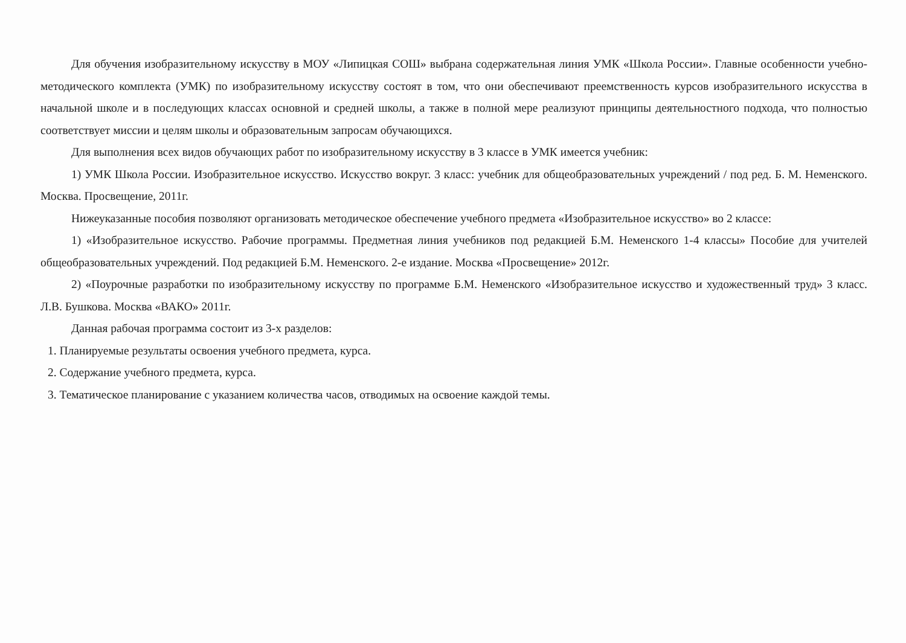Для обучения изобразительному искусству в МОУ «Липицкая СОШ» выбрана содержательная линия УМК «Школа России». Главные особенности учебно-методического комплекта (УМК) по изобразительному искусству состоят в том, что они обеспечивают преемственность курсов изобразительного искусства в начальной школе и в последующих классах основной и средней школы, а также в полной мере реализуют принципы деятельностного подхода, что полностью соответствует миссии и целям школы и образовательным запросам обучающихся.
Для выполнения всех видов обучающих работ по изобразительному искусству в 3 классе в УМК имеется учебник:
1) УМК Школа России. Изобразительное искусство. Искусство вокруг. 3 класс: учебник для общеобразовательных учреждений / под ред. Б. М. Неменского. Москва. Просвещение, 2011г.
Нижеуказанные пособия позволяют организовать методическое обеспечение учебного предмета «Изобразительное искусство» во 2 классе:
1) «Изобразительное искусство. Рабочие программы. Предметная линия учебников под редакцией Б.М. Неменского 1-4 классы» Пособие для учителей общеобразовательных учреждений. Под редакцией Б.М. Неменского. 2-е издание. Москва «Просвещение» 2012г.
2) «Поурочные разработки по изобразительному искусству по программе Б.М. Неменского «Изобразительное искусство и художественный труд» 3 класс. Л.В. Бушкова. Москва «ВАКО» 2011г.
Данная рабочая программа состоит из 3-х разделов:
1. Планируемые результаты освоения учебного предмета, курса.
2. Содержание учебного предмета, курса.
3. Тематическое планирование с указанием количества часов, отводимых на освоение каждой темы.